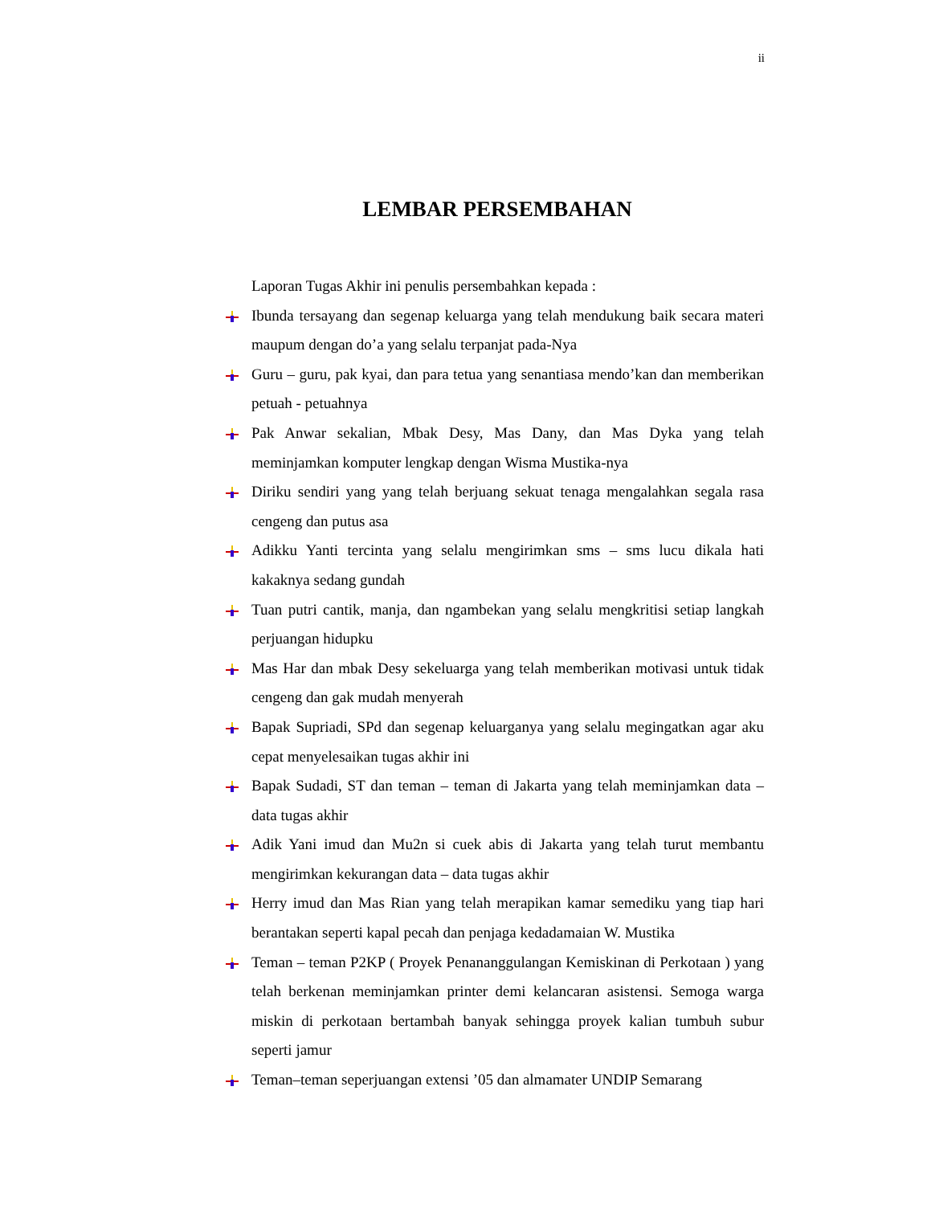ii
LEMBAR PERSEMBAHAN
Laporan Tugas Akhir ini penulis persembahkan kepada :
Ibunda tersayang dan segenap keluarga yang telah mendukung baik secara materi maupum dengan do’a yang selalu terpanjat pada-Nya
Guru – guru, pak kyai, dan para tetua yang senantiasa mendo’kan dan memberikan petuah - petuahnya
Pak Anwar sekalian, Mbak Desy, Mas Dany, dan Mas Dyka yang telah meminjamkan komputer lengkap dengan Wisma Mustika-nya
Diriku sendiri yang yang telah berjuang sekuat tenaga mengalahkan segala rasa cengeng dan putus asa
Adikku Yanti tercinta yang selalu mengirimkan sms – sms lucu dikala hati kakaknya sedang gundah
Tuan putri cantik, manja, dan ngambekan yang selalu mengkritisi setiap langkah perjuangan hidupku
Mas Har dan mbak Desy sekeluarga yang telah memberikan motivasi untuk tidak cengeng dan gak mudah menyerah
Bapak Supriadi, SPd dan segenap keluarganya yang selalu megingatkan agar aku cepat menyelesaikan tugas akhir ini
Bapak Sudadi, ST dan teman – teman di Jakarta yang telah meminjamkan data – data tugas akhir
Adik Yani imud dan Mu2n si cuek abis di Jakarta yang telah turut membantu mengirimkan kekurangan data – data tugas akhir
Herry imud dan Mas Rian yang telah merapikan kamar semediku yang tiap hari berantakan seperti kapal pecah dan penjaga kedadamaian W. Mustika
Teman – teman P2KP ( Proyek Penananggulangan Kemiskinan di Perkotaan ) yang telah berkenan meminjamkan printer demi kelancaran asistensi. Semoga warga miskin di perkotaan bertambah banyak sehingga proyek kalian tumbuh subur seperti jamur
Teman–teman seperjuangan extensi ’05 dan almamater UNDIP Semarang